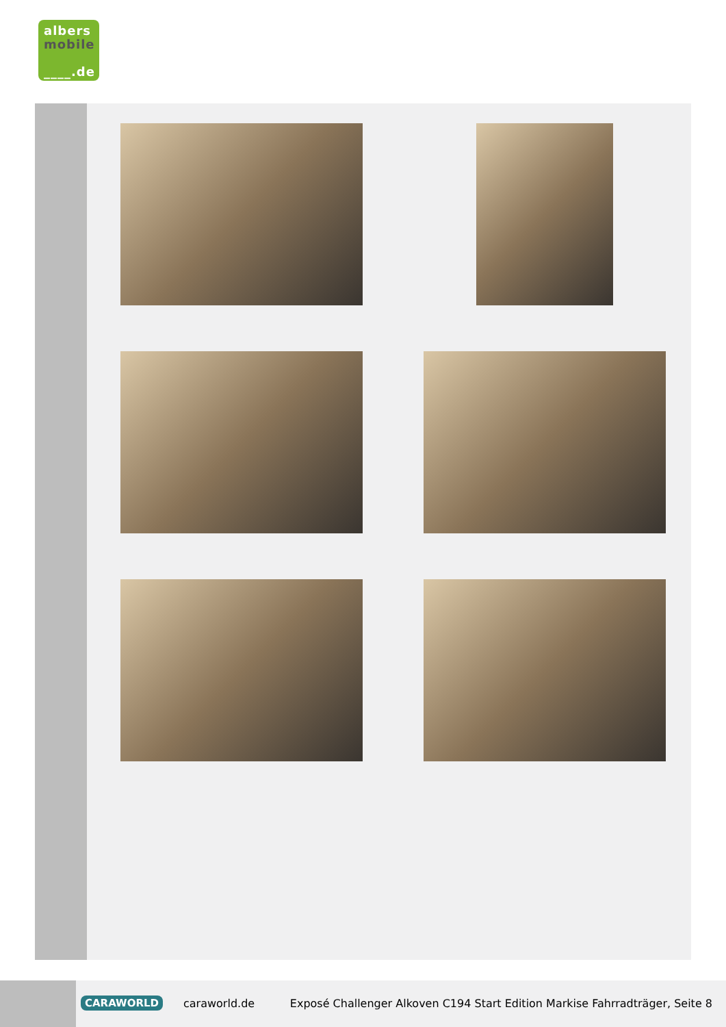albers
mobile
____.de
CARAWORLD caraworld.de
Exposé Challenger Alkoven C194 Start Edition Markise Fahrradträger, Seite 8